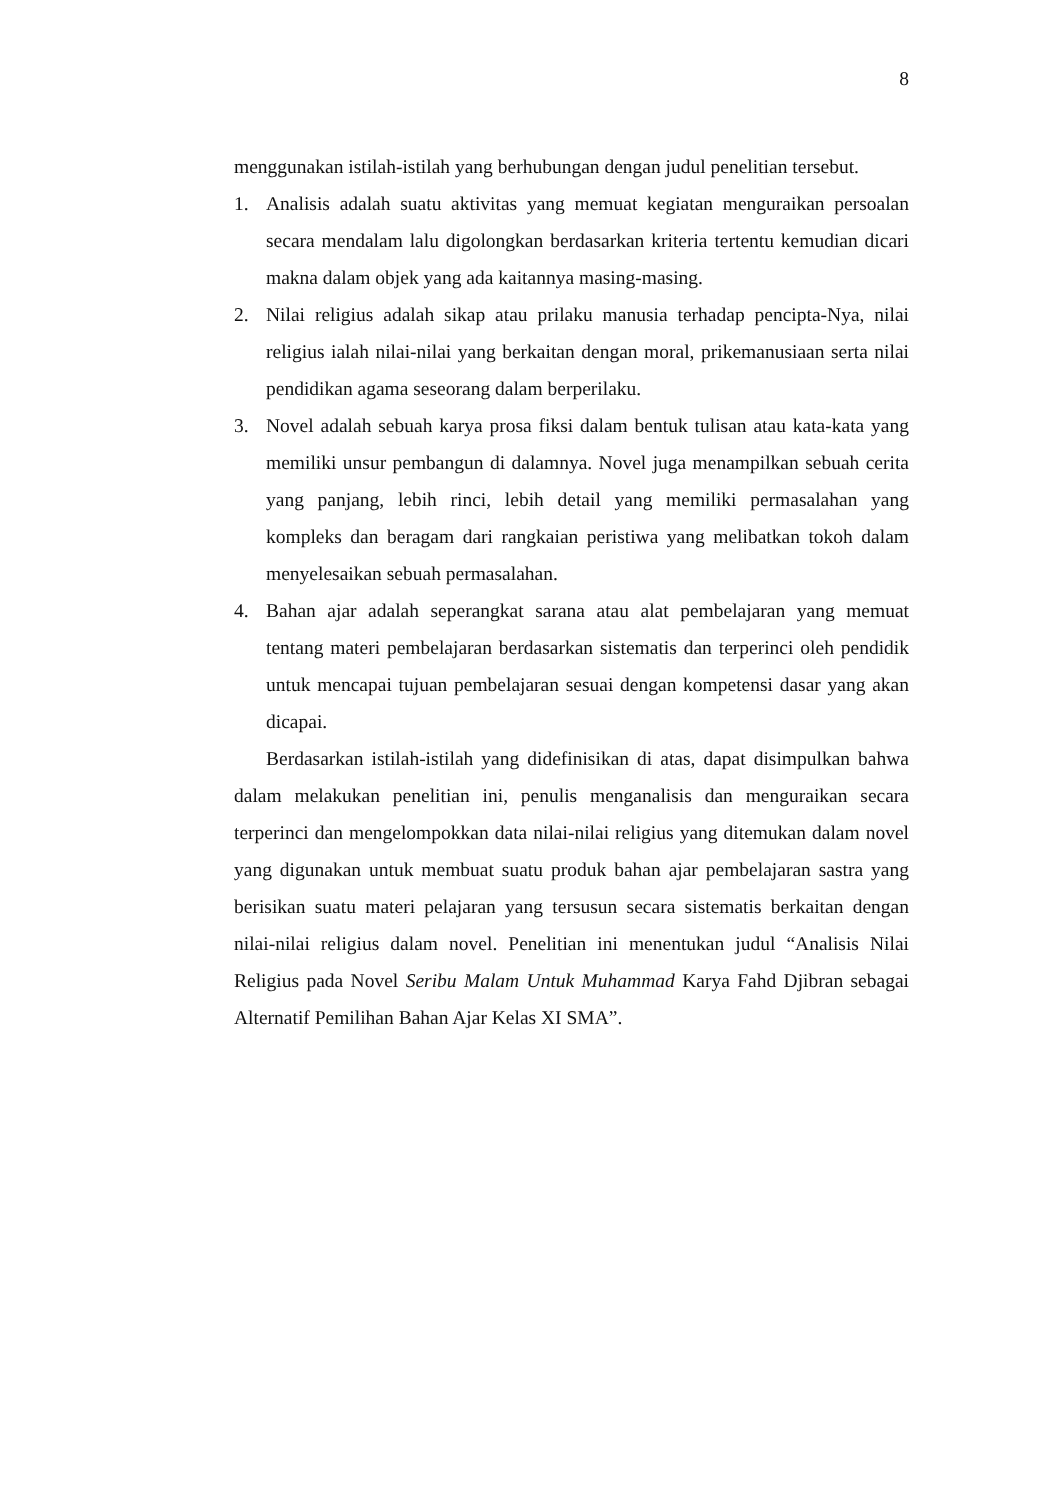8
menggunakan istilah-istilah yang berhubungan dengan judul penelitian tersebut.
1. Analisis adalah suatu aktivitas yang memuat kegiatan menguraikan persoalan secara mendalam lalu digolongkan berdasarkan kriteria tertentu kemudian dicari makna dalam objek yang ada kaitannya masing-masing.
2. Nilai religius adalah sikap atau prilaku manusia terhadap pencipta-Nya, nilai religius ialah nilai-nilai yang berkaitan dengan moral, prikemanusiaan serta nilai pendidikan agama seseorang dalam berperilaku.
3. Novel adalah sebuah karya prosa fiksi dalam bentuk tulisan atau kata-kata yang memiliki unsur pembangun di dalamnya. Novel juga menampilkan sebuah cerita yang panjang, lebih rinci, lebih detail yang memiliki permasalahan yang kompleks dan beragam dari rangkaian peristiwa yang melibatkan tokoh dalam menyelesaikan sebuah permasalahan.
4. Bahan ajar adalah seperangkat sarana atau alat pembelajaran yang memuat tentang materi pembelajaran berdasarkan sistematis dan terperinci oleh pendidik untuk mencapai tujuan pembelajaran sesuai dengan kompetensi dasar yang akan dicapai.
Berdasarkan istilah-istilah yang didefinisikan di atas, dapat disimpulkan bahwa dalam melakukan penelitian ini, penulis menganalisis dan menguraikan secara terperinci dan mengelompokkan data nilai-nilai religius yang ditemukan dalam novel yang digunakan untuk membuat suatu produk bahan ajar pembelajaran sastra yang berisikan suatu materi pelajaran yang tersusun secara sistematis berkaitan dengan nilai-nilai religius dalam novel. Penelitian ini menentukan judul “Analisis Nilai Religius pada Novel Seribu Malam Untuk Muhammad Karya Fahd Djibran sebagai Alternatif Pemilihan Bahan Ajar Kelas XI SMA”.